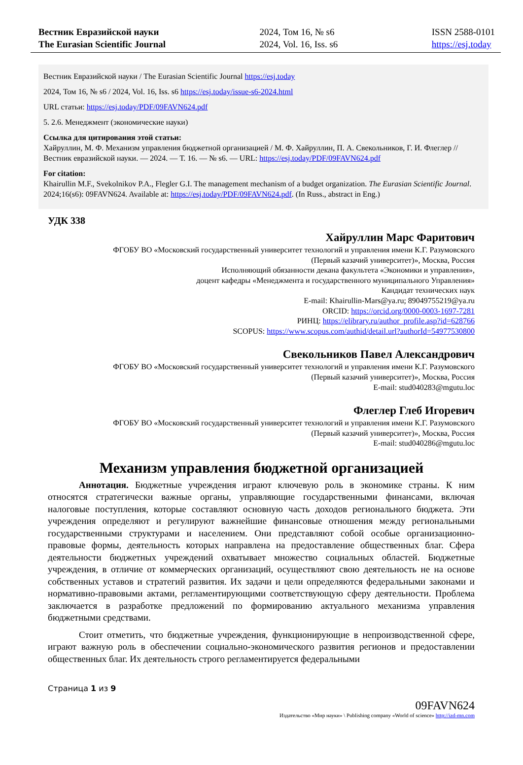Вестник Евразийской науки
The Eurasian Scientific Journal
2024, Том 16, № s6
2024, Vol. 16, Iss. s6
ISSN 2588-0101
https://esj.today
Вестник Евразийской науки / The Eurasian Scientific Journal https://esj.today
2024, Том 16, № s6 / 2024, Vol. 16, Iss. s6 https://esj.today/issue-s6-2024.html
URL статьи: https://esj.today/PDF/09FAVN624.pdf
5. 2.6. Менеджмент (экономические науки)
Ссылка для цитирования этой статьи:
Хайруллин, М. Ф. Механизм управления бюджетной организацией / М. Ф. Хайруллин, П. А. Свекольников, Г. И. Флеглер // Вестник евразийской науки. — 2024. — Т. 16. — № s6. — URL: https://esj.today/PDF/09FAVN624.pdf
For citation:
Khairullin M.F., Svekolnikov P.A., Flegler G.I. The management mechanism of a budget organization. The Eurasian Scientific Journal. 2024;16(s6): 09FAVN624. Available at: https://esj.today/PDF/09FAVN624.pdf. (In Russ., abstract in Eng.)
УДК 338
Хайруллин Марс Фаритович
ФГОБУ ВО «Московский государственный университет технологий и управления имени К.Г. Разумовского (Первый казачий университет)», Москва, Россия
Исполняющий обязанности декана факультета «Экономики и управления»,
доцент кафедры «Менеджмента и государственного муниципального Управления»
Кандидат технических наук
E-mail: Khairullin-Mars@ya.ru; 89049755219@ya.ru
ORCID: https://orcid.org/0000-0003-1697-7281
РИНЦ: https://elibrary.ru/author_profile.asp?id=628766
SCOPUS: https://www.scopus.com/authid/detail.url?authorId=54977530800
Свекольников Павел Александрович
ФГОБУ ВО «Московский государственный университет технологий и управления имени К.Г. Разумовского (Первый казачий университет)», Москва, Россия
E-mail: stud040283@mgutu.loc
Флеглер Глеб Игоревич
ФГОБУ ВО «Московский государственный университет технологий и управления имени К.Г. Разумовского (Первый казачий университет)», Москва, Россия
E-mail: stud040286@mgutu.loc
Механизм управления бюджетной организацией
Аннотация. Бюджетные учреждения играют ключевую роль в экономике страны. К ним относятся стратегически важные органы, управляющие государственными финансами, включая налоговые поступления, которые составляют основную часть доходов регионального бюджета. Эти учреждения определяют и регулируют важнейшие финансовые отношения между региональными государственными структурами и населением. Они представляют собой особые организационно-правовые формы, деятельность которых направлена на предоставление общественных благ. Сфера деятельности бюджетных учреждений охватывает множество социальных областей. Бюджетные учреждения, в отличие от коммерческих организаций, осуществляют свою деятельность не на основе собственных уставов и стратегий развития. Их задачи и цели определяются федеральными законами и нормативно-правовыми актами, регламентирующими соответствующую сферу деятельности. Проблема заключается в разработке предложений по формированию актуального механизма управления бюджетными средствами.
Стоит отметить, что бюджетные учреждения, функционирующие в непроизводственной сфере, играют важную роль в обеспечении социально-экономического развития регионов и предоставлении общественных благ. Их деятельность строго регламентируется федеральными
Страница 1 из 9
09FAVN624
Издательство «Мир науки» \ Publishing company «World of science» http://izd-mn.com